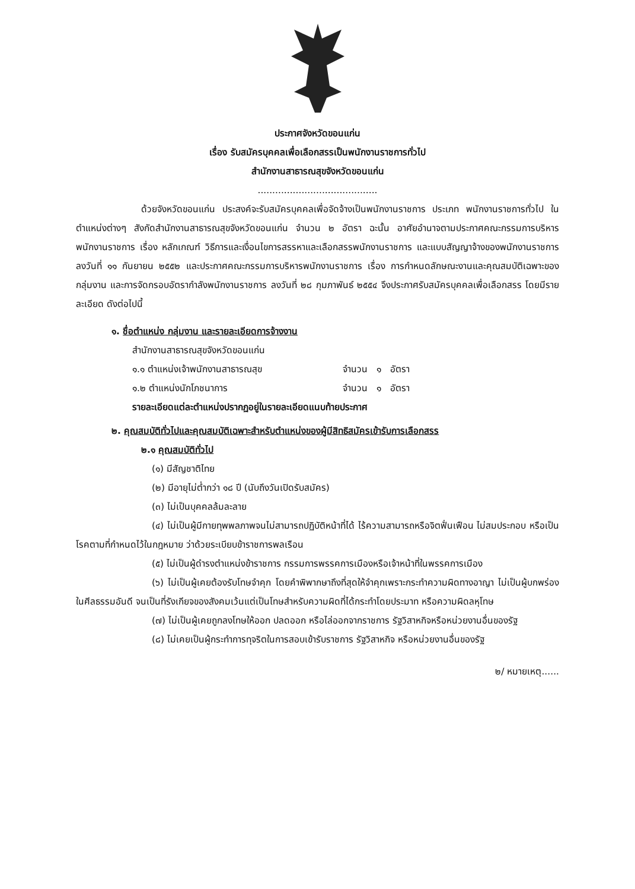ประกาศจังหวัดขอนแก่น
เรื่อง รับสมัครบุคคลเพื่อเลือกสรรเป็นพนักงานราชการทั่วไป
สำนักงานสาธารณสุขจังหวัดขอนแก่น
.........................................
ด้วยจังหวัดขอนแก่น ประสงค์จะรับสมัครบุคคลเพื่อจัดจ้างเป็นพนักงานราชการ ประเภท พนักงานราชการทั่วไป ในตำแหน่งต่างๆ สังกัดสำนักงานสาธารณสุขจังหวัดขอนแก่น จำนวน ๒ อัตรา ฉะนั้น อาศัยอำนาจตามประกาศคณะกรรมการบริหารพนักงานราชการ เรื่อง หลักเกณฑ์ วิธีการและเงื่อนไขการสรรหาและเลือกสรรพนักงานราชการ และแบบสัญญาจ้างของพนักงานราชการ ลงวันที่ ๑๑ กันยายน ๒๕๕๒ และประกาศคณะกรรมการบริหารพนักงานราชการ เรื่อง การกำหนดลักษณะงานและคุณสมบัติเฉพาะของกลุ่มงาน และการจัดกรอบอัตรากำลังพนักงานราชการ ลงวันที่ ๒๘ กุมภาพันธ์ ๒๕๕๔ จึงประกาศรับสมัครบุคคลเพื่อเลือกสรร โดยมีรายละเอียด ดังต่อไปนี้
๑. ชื่อตำแหน่ง กลุ่มงาน และรายละเอียดการจ้างงาน
สำนักงานสาธารณสุขจังหวัดขอนแก่น
๑.๑ ตำแหน่งเจ้าพนักงานสาธารณสุข จำนวน ๑ อัตรา
๑.๒ ตำแหน่งนักโภชนาการ จำนวน ๑ อัตรา
รายละเอียดแต่ละตำแหน่งปรากฏอยู่ในรายละเอียดแนบท้ายประกาศ
๒. คุณสมบัติทั่วไปและคุณสมบัติเฉพาะสำหรับตำแหน่งของผู้มีสิทธิสมัครเข้ารับการเลือกสรร
๒.๑ คุณสมบัติทั่วไป
(๑) มีสัญชาติไทย
(๒) มีอายุไม่ต่ำกว่า ๑๘ ปี (นับถึงวันเปิดรับสมัคร)
(๓) ไม่เป็นบุคคลล้มละลาย
(๔) ไม่เป็นผู้มีกายทุพพลภาพจนไม่สามารถปฏิบัติหน้าที่ได้ ไร้ความสามารถหรือจิตฟั่นเฟือน ไม่สมประกอบ หรือเป็นโรคตามที่กำหนดไว้ในกฎหมาย ว่าด้วยระเบียบข้าราชการพลเรือน
(๕) ไม่เป็นผู้ดำรงตำแหน่งข้าราชการ กรรมการพรรคการเมืองหรือเจ้าหน้าที่ในพรรคการเมือง
(๖) ไม่เป็นผู้เคยต้องรับโทษจำคุก โดยคำพิพากษาถึงที่สุดให้จำคุกเพราะกระทำความผิดทางอาญา ไม่เป็นผู้บกพร่องในศีลธรรมอันดี จนเป็นที่รังเกียจของสังคมเว้นแต่เป็นโทษสำหรับความผิดที่ได้กระทำโดยประมาท หรือความผิดลหุโทษ
(๗) ไม่เป็นผู้เคยถูกลงโทษให้ออก ปลดออก หรือไล่ออกจากราชการ รัฐวิสาหกิจหรือหน่วยงานอื่นของรัฐ
(๘) ไม่เคยเป็นผู้กระทำการทุจริตในการสอบเข้ารับราชการ รัฐวิสาหกิจ หรือหน่วยงานอื่นของรัฐ
๒/ หมายเหตุ......